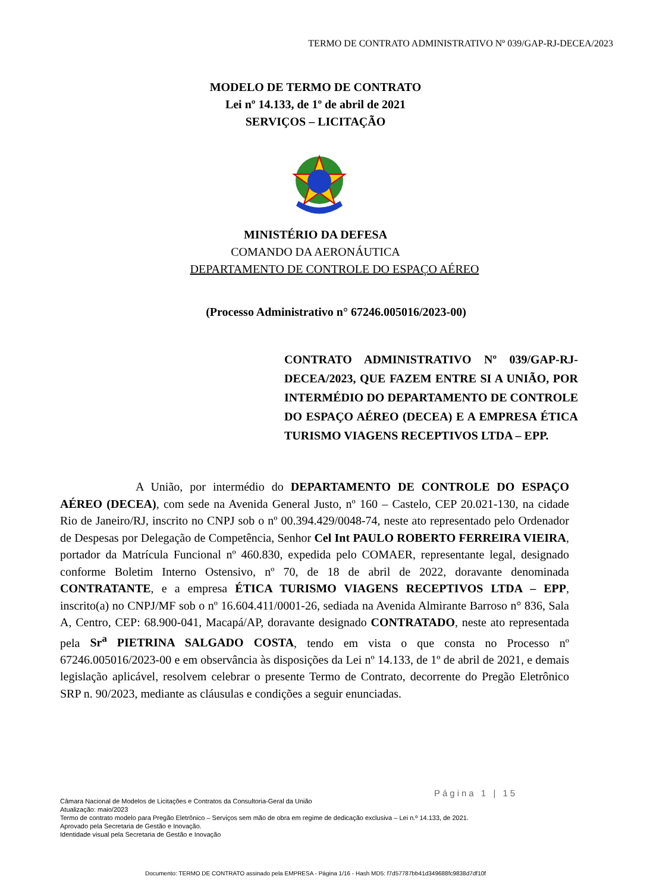TERMO DE CONTRATO ADMINISTRATIVO Nº 039/GAP-RJ-DECEA/2023
MODELO DE TERMO DE CONTRATO
Lei nº 14.133, de 1º de abril de 2021
SERVIÇOS – LICITAÇÃO
MINISTÉRIO DA DEFESA
COMANDO DA AERONÁUTICA
DEPARTAMENTO DE CONTROLE DO ESPAÇO AÉREO
(Processo Administrativo n° 67246.005016/2023-00)
CONTRATO ADMINISTRATIVO Nº 039/GAP-RJ-DECEA/2023, QUE FAZEM ENTRE SI A UNIÃO, POR INTERMÉDIO DO DEPARTAMENTO DE CONTROLE DO ESPAÇO AÉREO (DECEA) E A EMPRESA ÉTICA TURISMO VIAGENS RECEPTIVOS LTDA – EPP.
A União, por intermédio do DEPARTAMENTO DE CONTROLE DO ESPAÇO AÉREO (DECEA), com sede na Avenida General Justo, nº 160 – Castelo, CEP 20.021-130, na cidade Rio de Janeiro/RJ, inscrito no CNPJ sob o nº 00.394.429/0048-74, neste ato representado pelo Ordenador de Despesas por Delegação de Competência, Senhor Cel Int PAULO ROBERTO FERREIRA VIEIRA, portador da Matrícula Funcional nº 460.830, expedida pelo COMAER, representante legal, designado conforme Boletim Interno Ostensivo, nº 70, de 18 de abril de 2022, doravante denominada CONTRATANTE, e a empresa ÉTICA TURISMO VIAGENS RECEPTIVOS LTDA – EPP, inscrito(a) no CNPJ/MF sob o nº 16.604.411/0001-26, sediada na Avenida Almirante Barroso n° 836, Sala A, Centro, CEP: 68.900-041, Macapá/AP, doravante designado CONTRATADO, neste ato representada pela Sr<sup>a</sup> PIETRINA SALGADO COSTA, tendo em vista o que consta no Processo nº 67246.005016/2023-00 e em observância às disposições da Lei nº 14.133, de 1º de abril de 2021, e demais legislação aplicável, resolvem celebrar o presente Termo de Contrato, decorrente do Pregão Eletrônico SRP n. 90/2023, mediante as cláusulas e condições a seguir enunciadas.
Página 1 | 15
Câmara Nacional de Modelos de Licitações e Contratos da Consultoria-Geral da União
Atualização: maio/2023
Termo de contrato modelo para Pregão Eletrônico – Serviços sem mão de obra em regime de dedicação exclusiva – Lei n.º 14.133, de 2021.
Aprovado pela Secretaria de Gestão e Inovação.
Identidade visual pela Secretaria de Gestão e Inovação
Documento: TERMO DE CONTRATO assinado pela EMPRESA - Página 1/16 - Hash MD5: f7d57787bb41d349688fc9838d7df10f